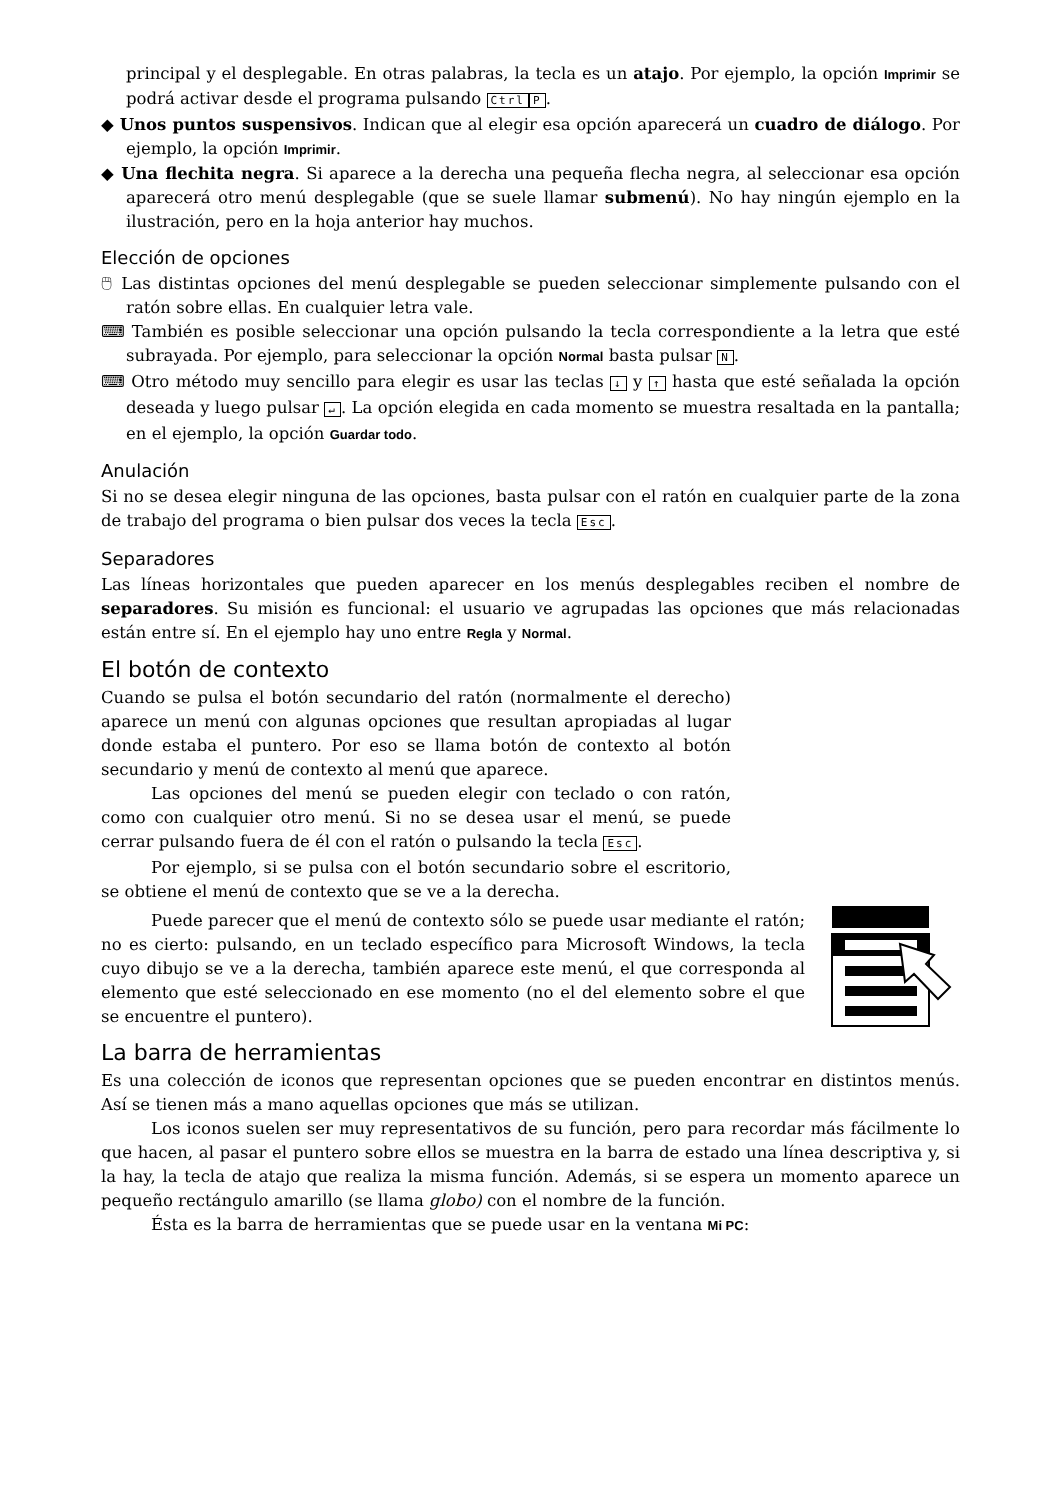principal y el desplegable. En otras palabras, la tecla es un atajo. Por ejemplo, la opción Imprimir se podrá activar desde el programa pulsando Ctrl P.
◆ Unos puntos suspensivos. Indican que al elegir esa opción aparecerá un cuadro de diálogo. Por ejemplo, la opción Imprimir.
◆ Una flechita negra. Si aparece a la derecha una pequeña flecha negra, al seleccionar esa opción aparecerá otro menú desplegable (que se suele llamar submenú). No hay ningún ejemplo en la ilustración, pero en la hoja anterior hay muchos.
Elección de opciones
🖱 Las distintas opciones del menú desplegable se pueden seleccionar simplemente pulsando con el ratón sobre ellas. En cualquier letra vale.
⌨ También es posible seleccionar una opción pulsando la tecla correspondiente a la letra que esté subrayada. Por ejemplo, para seleccionar la opción Normal basta pulsar N.
⌨ Otro método muy sencillo para elegir es usar las teclas ↓ y ↑ hasta que esté señalada la opción deseada y luego pulsar ↵. La opción elegida en cada momento se muestra resaltada en la pantalla; en el ejemplo, la opción Guardar todo.
Anulación
Si no se desea elegir ninguna de las opciones, basta pulsar con el ratón en cualquier parte de la zona de trabajo del programa o bien pulsar dos veces la tecla Esc.
Separadores
Las líneas horizontales que pueden aparecer en los menús desplegables reciben el nombre de separadores. Su misión es funcional: el usuario ve agrupadas las opciones que más relacionadas están entre sí. En el ejemplo hay uno entre Regla y Normal.
El botón de contexto
Cuando se pulsa el botón secundario del ratón (normalmente el derecho) aparece un menú con algunas opciones que resultan apropiadas al lugar donde estaba el puntero. Por eso se llama botón de contexto al botón secundario y menú de contexto al menú que aparece.
Las opciones del menú se pueden elegir con teclado o con ratón, como con cualquier otro menú. Si no se desea usar el menú, se puede cerrar pulsando fuera de él con el ratón o pulsando la tecla Esc.
Por ejemplo, si se pulsa con el botón secundario sobre el escritorio, se obtiene el menú de contexto que se ve a la derecha.
Puede parecer que el menú de contexto sólo se puede usar mediante el ratón; no es cierto: pulsando, en un teclado específico para Microsoft Windows, la tecla cuyo dibujo se ve a la derecha, también aparece este menú, el que corresponda al elemento que esté seleccionado en ese momento (no el del elemento sobre el que se encuentre el puntero).
La barra de herramientas
Es una colección de iconos que representan opciones que se pueden encontrar en distintos menús. Así se tienen más a mano aquellas opciones que más se utilizan.
Los iconos suelen ser muy representativos de su función, pero para recordar más fácilmente lo que hacen, al pasar el puntero sobre ellos se muestra en la barra de estado una línea descriptiva y, si la hay, la tecla de atajo que realiza la misma función. Además, si se espera un momento aparece un pequeño rectángulo amarillo (se llama globo) con el nombre de la función.
Ésta es la barra de herramientas que se puede usar en la ventana Mi PC: